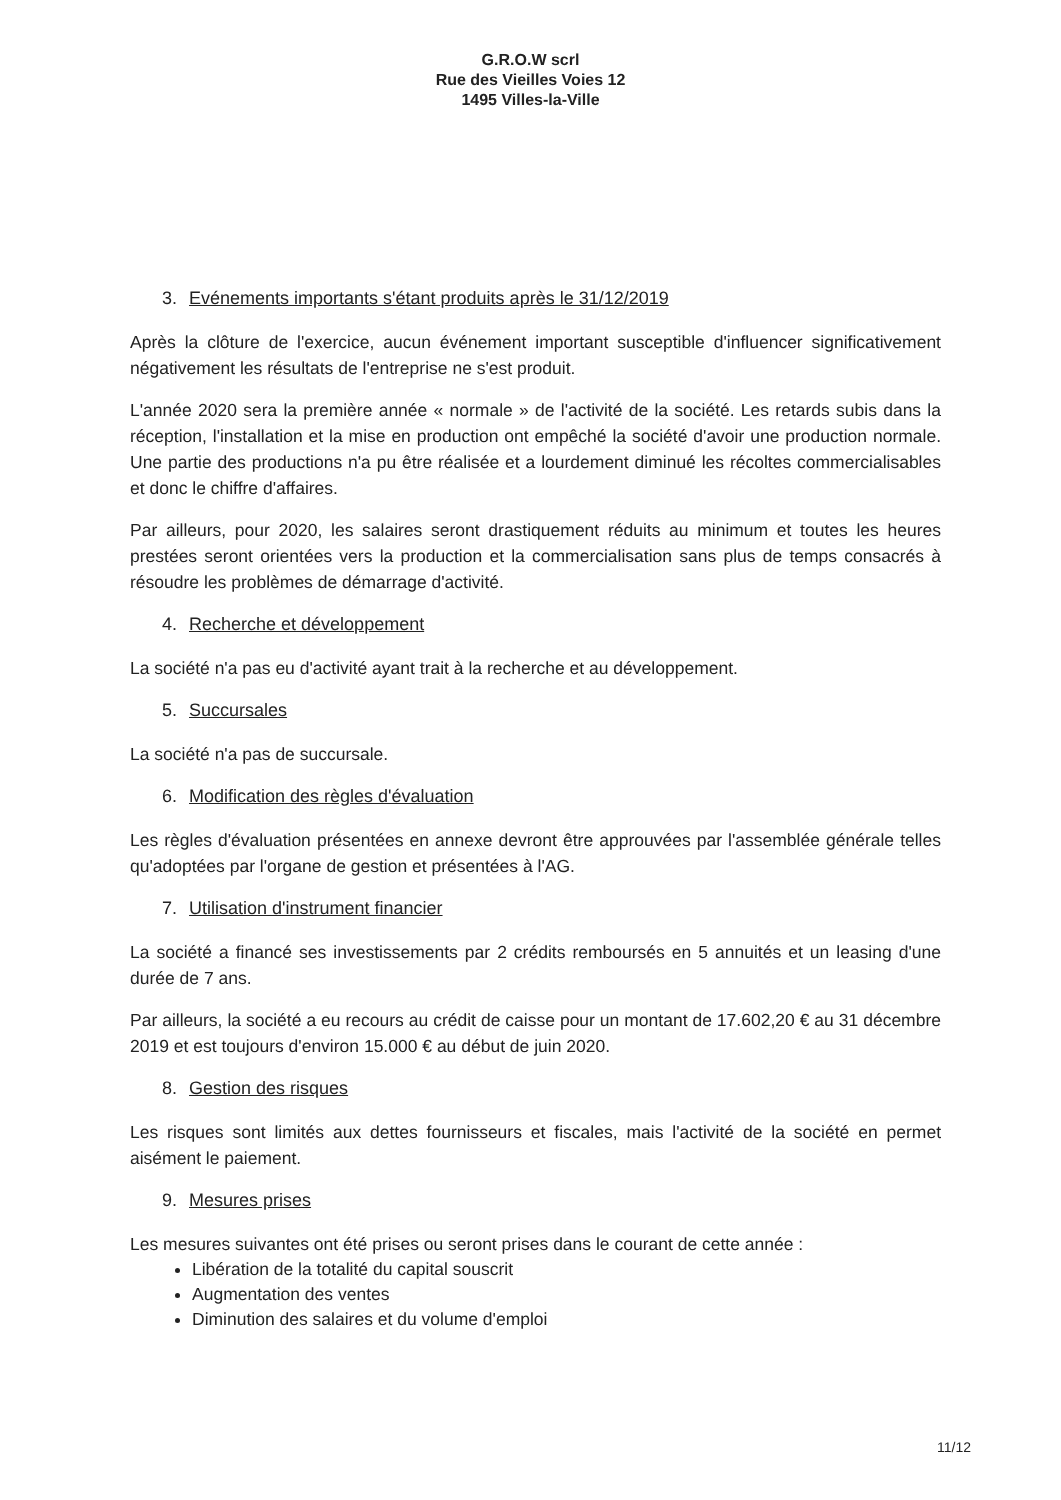G.R.O.W scrl
Rue des Vieilles Voies 12
1495 Villes-la-Ville
3. Evénements importants s'étant produits après le 31/12/2019
Après la clôture de l'exercice, aucun événement important susceptible d'influencer significativement négativement les résultats de l'entreprise ne s'est produit.
L'année 2020 sera la première année « normale » de l'activité de la société. Les retards subis dans la réception, l'installation et la mise en production ont empêché la société d'avoir une production normale. Une partie des productions n'a pu être réalisée et a lourdement diminué les récoltes commercialisables et donc le chiffre d'affaires.
Par ailleurs, pour 2020, les salaires seront drastiquement réduits au minimum et toutes les heures prestées seront orientées vers la production et la commercialisation sans plus de temps consacrés à résoudre les problèmes de démarrage d'activité.
4. Recherche et développement
La société n'a pas eu d'activité ayant trait à la recherche et au développement.
5. Succursales
La société n'a pas de succursale.
6. Modification des règles d'évaluation
Les règles d'évaluation présentées en annexe devront être approuvées par l'assemblée générale telles qu'adoptées par l'organe de gestion et présentées à l'AG.
7. Utilisation d'instrument financier
La société a financé ses investissements par 2 crédits remboursés en 5 annuités et un leasing d'une durée de 7 ans.
Par ailleurs, la société a eu recours au crédit de caisse pour un montant de 17.602,20 € au 31 décembre 2019 et est toujours d'environ 15.000 € au début de juin 2020.
8. Gestion des risques
Les risques sont limités aux dettes fournisseurs et fiscales, mais l'activité de la société en permet aisément le paiement.
9. Mesures prises
Les mesures suivantes ont été prises ou seront prises dans le courant de cette année :
Libération de la totalité du capital souscrit
Augmentation des ventes
Diminution des salaires et du volume d'emploi
11/12